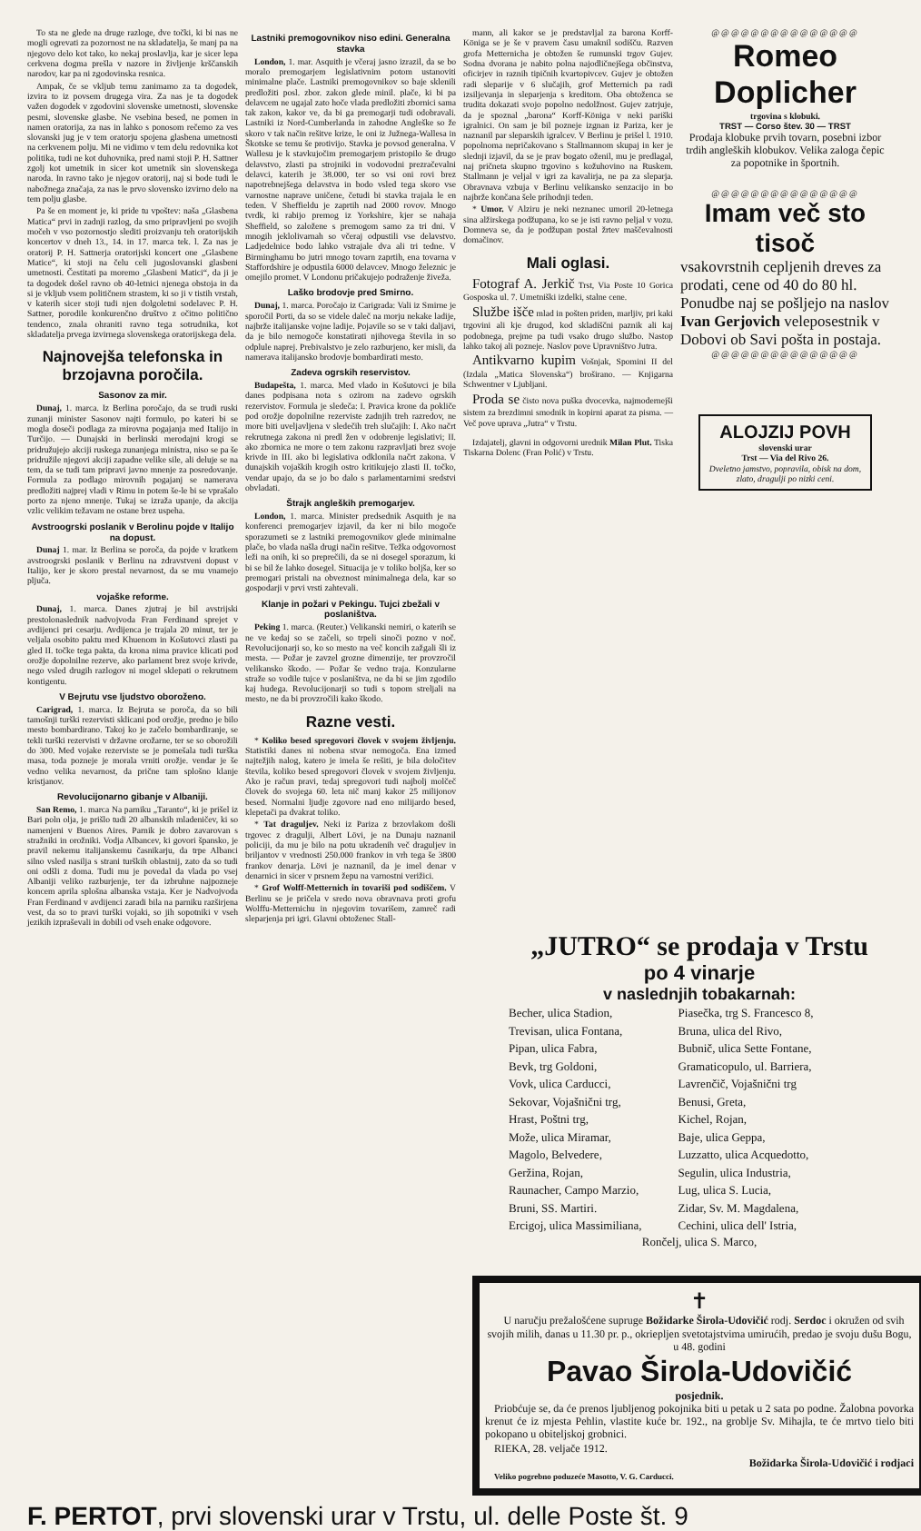To sta ne glede na druge razloge, dve točki, ki bi nas ne mogli ogrevati za pozornost ne na skladatelja, še manj pa na njegovo delo kot tako, ko nekaj proslavlja, kar je sicer lepa cerkvena dogma prešla v nazore in življenje krščanskih narodov, kar pa ni zgodovinska resnica.
Ampak, če se vkljub temu zanimamo za ta dogodek, izvira to iz povsem drugega vira. Za nas je ta dogodek važen dogodek v zgodovini slovenske umetnosti, slovenske pesmi, slovenske glasbe. Ne vsebina besed, ne pomen in namen oratorija, za nas in lahko s ponosom rečemo za ves slovanski jug je v tem oratorju spojena glasbena umetnosti na cerkvenem polju. Mi ne vidimo v tem delu redovnika kot politika, tudi ne kot duhovnika, pred nami stoji P. H. Sattner zgolj kot umetnik in sicer kot umetnik sin slovenskega naroda. In ravno tako je njegov oratorij, naj si bode tudi le nabožnega značaja, za nas le prvo slovensko izvirno delo na tem polju glasbe.
Pa še en moment je, ki pride tu vpoštev: naša „Glasbena Matica“ prvi in zadnji razlog, da smo pripravljeni po svojih močeh v vso pozornostjo slediti proizvanju teh oratorijskih koncertov v dneh 13., 14. in 17. marca tek. l. Za nas je oratorij P. H. Sattnerja oratorijski koncert one „Glasbene Matice“, ki stoji na čelu celi jugoslovanski glasbeni umetnosti. Čestitati pa moremo „Glasbeni Matici“, da ji je ta dogodek došel ravno ob 40-letnici njenega obstoja in da si je vkljub vsem političnem strastem, ki so ji v tistih vrstah, v katerih sicer stoji tudi njen dolgoletni sodelavec P. H. Sattner, porodile konkurenčno društvo z očitno politično tendenco, znala ohraniti ravno tega sotrudnika, kot skladatelja prvega izvirnega slovenskega oratorijskega dela.
Najnovejša telefonska in brzojavna poročila.
Sasonov za mir.
Dunaj, 1. marca. Iz Berlina poročajo, da se trudi ruski zunanji minister Sasonov najti formulo, po kateri bi se mogla doseči podlaga za mirovna pogajanja med Italijo in Turčijo. — Dunajski in berlinski merodajni krogi se pridružujejo akciji ruskega zunanjega ministra, niso se pa še pridružile njegovi akciji zapadne velike sile, ali deluje se na tem, da se tudi tam pripravi javno mnenje za posredovanje. Formula za podlago mirovnih pogajanj se namerava predložiti najprej vladi v Rimu in potem še-le bi se vprašalo porto za njeno mnenje. Tukaj se izraža upanje, da akcija vzlic velikim težavam ne ostane brez uspeha.
Avstroogrski poslanik v Berolinu pojde v Italijo na dopust.
Dunaj 1. mar. Iz Berlina se poroča, da pojde v kratkem avstroogrski poslanik v Berlinu na zdravstveni dopust v Italijo, ker je skoro prestal nevarnost, da se mu vnamejo pljuča.
vojaške reforme.
Dunaj, 1. marca. Danes zjutraj je bil avstrijski prestolonaslednik nadvojvoda Fran Ferdinand sprejet v avdijenci pri cesarju. Avdijenca je trajala 20 minut, ter je veljala osobito paktu med Khuenom in Košutovci zlasti pa gled II. točke tega pakta, da krona nima pravice klicati pod orožje dopolnilne rezerve, ako parlament brez svoje krivde, nego vsled drugih razlogov ni mogel sklepati o rekrutnem kontigentu.
V Bejrutu vse ljudstvo oboroženo.
Carigrad, 1. marca. Iz Bejruta se poroča, da so bili tamošnji turški rezervisti sklicani pod orožje, predno je bilo mesto bombardirano. Takoj ko je začelo bombardiranje, se tekli turški rezervisti v državne orožarne, ter se so oborožili do 300. Med vojake rezerviste se je pomešala tudi turška masa, toda pozneje je morala vrniti orožje. vendar je še vedno velika nevarnost, da prične tam splošno klanje kristjanov.
Revolucijonarno gibanje v Albaniji.
San Remo, 1. marca Na parniku „Taranto“, ki je prišel iz Bari poln olja, je prišlo tudi 20 albanskih mladeničev, ki so namenjeni v Buenos Aires. Parnik je dobro zavarovan s stražniki in orožniki. Vodja Albancev, ki govori špansko, je pravil nekemu italijanskemu časnikarju, da trpe Albanci silno vsled nasilja s strani turških oblastnij, zato da so tudi oni odšli z doma. Tudi mu je povedal da vlada po vsej Albaniji veliko razburjenje, ter da izbruhne najpozneje koncem aprila splošna albanska vstaja. Ker je Nadvojvoda Fran Ferdinand v avdijenci zaradi bila na parniku razširjena vest, da so to pravi turški vojaki, so jih sopotniki v vseh jezikih izpraševali in dobili od vseh enake odgovore.
Lastniki premogovnikov niso edini. Generalna stavka
London, 1. mar. Asquith je včeraj jasno izrazil, da se bo moralo premogarjem legislativnim potom ustanoviti minimalne plače. Lastniki premogovnikov so baje sklenili predložiti posl. zbor. zakon glede minil. plače, ki bi pa delavcem ne ugajal zato hoče vlada predložiti zbornici sama tak zakon, kakor ve, da bi ga premogarji tudi odobravali. Lastniki iz Nord-Cumberlanda in zahodne Angleške so že skoro v tak način rešitve krize, le oni iz Južnega-Wallesa in Škotske se temu še protivijo. Stavka je povsod generalna. V Wallesu je k stavkujočim premogarjem pristopilo še drugo delavstvo, zlasti pa strojniki in vodovodni prezračevalni delavci, katerih je 38.000, ter so vsi oni rovi brez napotrebnejšega delavstva in bodo vsled tega skoro vse varnostne naprave uničene, četudi bi stavka trajala le en teden. V Sheffieldu je zaprtih nad 2000 rovov. Mnogo tvrdk, ki rabijo premog iz Yorkshire, kjer se nahaja Sheffield, so založene s premogom samo za tri dni. V mnogih jeklolivarnah so včeraj odpustili vse delavstvo. Ladjedelnice bodo lahko vstrajale dva ali tri tedne. V Birminghamu bo jutri mnogo tovarn zaprtih, ena tovarna v Staffordshire je odpustila 6000 delavcev. Mnogo železnic je omejilo promet. V Londonu pričakujejo podraženje živeža.
Laško brodovje pred Smirno.
Dunaj, 1. marca. Poročajo iz Carigrada: Vali iz Smirne je sporočil Porti, da so se videle daleč na morju nekake ladije, najbrže italijanske vojne ladije. Pojavile so se v taki daljavi, da je bilo nemogoče konstatirati njihovega števila in so odplule naprej. Prebivalstvo je zelo razburjeno, ker misli, da namerava italijansko brodovje bombardirati mesto.
Zadeva ogrskih reservistov.
Budapešta, 1. marca. Med vlado in Košutovci je bila danes podpisana nota s ozirom na zadevo ogrskih rezervistov. Formula je sledeča: I. Pravica krone da pokliče pod orožje dopolnilne rezerviste zadnjih treh razredov, ne more biti uveljavljena v sledečih treh slučajih: I. Ako načrt rekrutnega zakona ni predl žen v odobrenje legislativi; II. ako zbornica ne more o tem zakonu razpravljati brez svoje krivde in III. ako bi legislativa odklonila načrt zakona. V dunajskih vojaških krogih ostro kritikujejo zlasti II. točko, vendar upajo, da se jo bo dalo s parlamentarnimi sredstvi obvladati.
Štrajk angleških premogarjev.
London, 1. marca. Minister predsednik Asquith je na konferenci premogarjev izjavil, da ker ni bilo mogoče sporazumeti se z lastniki premogovnikov glede minimalne plače, bo vlada našla drugi način rešitve. Težka odgovornost leži na onih, ki so preprečili, da se ni dosegel sporazum, ki bi se bil že lahko dosegel. Situacija je v toliko boljša, ker so premogari pristali na obveznost minimalnega dela, kar so gospodarji v prvi vrsti zahtevali.
Klanje in požari v Pekingu. Tujci zbežali v poslaništva.
Peking 1. marca. (Reuter.) Velikanski nemiri, o katerih se ne ve kedaj so se začeli, so trpeli sinoči pozno v noč. Revolucijonarji so, ko so mesto na več koncih zažgali šli iz mesta. — Požar je zavzel grozne dimenzije, ter provzročil velikansko škodo. — Požar še vedno traja. Konzularne straže so vodile tujce v poslaništva, ne da bi se jim zgodilo kaj hudega. Revolucijonarji so tudi s topom streljali na mesto, ne da bi provzročili kako škodo.
Razne vesti.
* Koliko besed spregovori človek v svojem življenju. Statistiki danes ni nobena stvar nemogoča. Ena izmed najtežjih nalog, katero je imela še rešiti, je bila določitev števila, koliko besed spregovori človek v svojem življenju. Ako je račun pravi, tedaj spregovori tudi najbolj molčeč človek do svojega 60. leta nič manj kakor 25 milijonov besed. Normalni ljudje zgovore nad eno milijardo besed, klepetači pa dvakrat toliko.
* Tat draguljev. Neki iz Pariza z brzovlakom došli trgovec z dragulji, Albert Lövi, je na Dunaju naznanil policiji, da mu je bilo na potu ukradenih več draguljev in briljantov v vrednosti 250.000 frankov in vrh tega še 3800 frankov denarja. Lövi je naznanil, da je imel denar v denarnici in sicer v prsnem žepu na varnostni verižici.
* Grof Wolff-Metternich in tovariši pod sodiščem. V Berlinu se je pričela v sredo nova obravnava proti grofu Wolffu-Metternichu in njegovim tovarišem, zamreč radi sleparjenja pri igri. Glavni obtoženec Stall-
mann, ali kakor se je predstavljal za barona Korff-Königa se je še v pravem času umaknil sodišču. Razven grofa Metternicha je obtožen še rumunski trgov Gujev. Sodna dvorana je nabito polna najodličnejšega občinstva, oficirjev in raznih tipičnih kvartopivcev. Gujev je obtožen radi sleparije v 6 slučajih, grof Metternich pa radi izsiljevanja in sleparjenja s kreditom. Oba obtoženca se trudita dokazati svojo popolno nedolžnost. Gujev zatrjuje, da je spoznal „barona“ Korff-Königa v neki pariški igralnici. On sam je bil pozneje izgnan iz Pariza, ker je naznanil par sleparskih igralcev. V Berlinu je prišel l. 1910. popolnoma nepričakovano s Stallmannom skupaj in ker je slednji izjavil, da se je prav bogato oženil, mu je predlagal, naj pričneta skupno trgovino s kožuhovino na Ruskem. Stallmann je veljal v igri za kavalirja, ne pa za sleparja. Obravnava vzbuja v Berlinu velikansko senzacijo in bo najbrže končana šele prihodnji teden.
* Umor. V Alziru je neki neznanec umoril 20-letnega sina alžirskega podžupana, ko se je isti ravno peljal v vozu. Domneva se, da je podžupan postal žrtev maščevalnosti domačinov.
Mali oglasi.
Fotograf A. Jerkič Trst, Via Poste 10 Gorica Gosposka ul. 7. Umetniški izdelki, stalne cene.
Službe išče mlad in pošten priden, marljiv, pri kaki trgovini ali kje drugod, kod skladiščni paznik ali kaj podobnega, prejme pa tudi vsako drugo službo. Nastop lahko takoj ali pozneje. Naslov pove Upravništvo Jutra.
Antikvarno kupim Vošnjak, Spomini II del (Izdala „Matica Slovenska“) broširano. — Knjigarna Schwentner v Ljubljani.
Proda se čisto nova puška dvocevka, najmodernejši sistem za brezdimni smodnik in kopirni aparat za pisma. — Več pove uprava „Jutra“ v Trstu.
Izdajatelj, glavni in odgovorni urednik Milan Plut. Tiska Tiskarna Dolenc (Fran Polić) v Trstu.
@@@@@@@@@@@@@@@
Romeo Doplicher
trgovina s klobuki.
TRST — Corso štev. 30 — TRST
Prodaja klobuke prvih tovarn, posebni izbor trdih angleških klobukov. Velika zaloga čepic za popotnike in športnih.
@@@@@@@@@@@@@@@
Imam več sto tisoč
vsakovrstnih cepljenih dreves za prodati, cene od 40 do 80 hl. Ponudbe naj se pošljejo na naslov Ivan Gerjovich veleposestnik v Dobovi ob Savi pošta in postaja.
@@@@@@@@@@@@@@@
ALOJZIJ POVH
slovenski urar
Trst — Via del Rivo 26.
Dveletno jamstvo, popravila, obisk na dom, zlato, dragulji po nizki ceni.
„JUTRO“ se prodaja v Trstu
po 4 vinarje
v naslednjih tobakarnah:
Becher, ulica Stadion,
Trevisan, ulica Fontana,
Pipan, ulica Fabra,
Bevk, trg Goldoni,
Vovk, ulica Carducci,
Sekovar, Vojašnični trg,
Hrast, Poštni trg,
Može, ulica Miramar,
Magolo, Belvedere,
Geržina, Rojan,
Raunacher, Campo Marzio,
Bruni, SS. Martiri.
Ercigoj, ulica Massimiliana,
Piasečka, trg S. Francesco 8,
Bruna, ulica del Rivo,
Bubnič, ulica Sette Fontane,
Gramaticopulo, ul. Barriera,
Lavrenčič, Vojašnični trg
Benusi, Greta,
Kichel, Rojan,
Baje, ulica Geppa,
Luzzatto, ulica Acquedotto,
Segulin, ulica Industria,
Lug, ulica S. Lucia,
Zidar, Sv. M. Magdalena,
Cechini, ulica dell' Istria,
Rončelj, ulica S. Marco,
✝
U naručju prežalošćene supruge Božidarke Širola-Udovičić rodj. Serdoc i okružen od svih svojih milih, danas u 11.30 pr. p., okriepljen svetotajstvima umirućih, predao je svoju dušu Bogu, u 48. godini
Pavao Širola-Udovičić
posjednik.
Priobćuje se, da će prenos ljubljenog pokojnika biti u petak u 2 sata po podne. Žalobna povorka krenut će iz mjesta Pehlin, vlastite kuće br. 192., na groblje Sv. Mihajla, te će mrtvo tielo biti pokopano u obiteljskoj grobnici.
RIEKA, 28. veljače 1912.
Božidarka Širola-Udovičić i rodjaci
Veliko pogrebno poduzeće Masotto, V. G. Carducci.
F. PERTOT, prvi slovenski urar v Trstu, ul. delle Poste št. 9